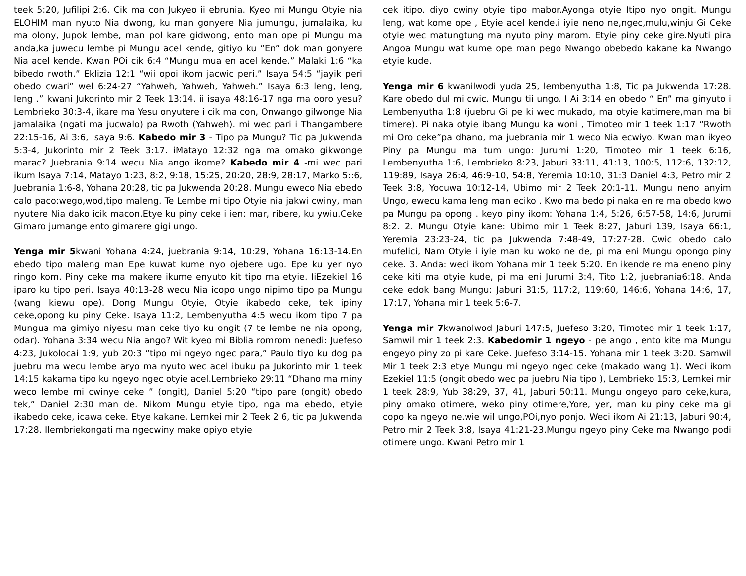teek 5:20, Jufilipi 2:6. Cik ma con Jukyeo ii ebrunia. Kyeo mi Mungu Otyie nia ELOHIM man nyuto Nia dwong, ku man gonyere Nia jumungu, jumalaika, ku ma olony, Jupok lembe, man pol kare gidwong, ento man ope pi Mungu ma anda,ka juwecu lembe pi Mungu acel kende, gitiyo ku “En” dok man gonyere Nia acel kende. Kwan POi cik 6:4 “Mungu mua en acel kende.” Malaki 1:6 “ka bibedo rwoth.” Eklizia 12:1 “wii opoi ikom jacwic peri.” Isaya 54:5 “jayik peri obedo cwari” wel 6:24-27 “Yahweh, Yahweh, Yahweh.” Isaya 6:3 leng, leng, leng .” kwani Jukorinto mir 2 Teek 13:14. ii isaya 48:16-17 nga ma ooro yesu? Lembrieko 30:3-4, ikare ma Yesu onyutere i cik ma con, Onwango gilwonge Nia jamalaika (ngati ma jucwalo) pa Rwoth (Yahweh). mi wec pari i Thangambere 22:15-16, Ai 3:6, Isaya 9:6. Kabedo mir 3 - Tipo pa Mungu? Tic pa Jukwenda 5:3-4, Jukorinto mir 2 Teek 3:17. iMatayo 12:32 nga ma omako gikwonge marac? Juebrania 9:14 wecu Nia ango ikome? Kabedo mir 4 -mi wec pari ikum Isaya 7:14, Matayo 1:23, 8:2, 9:18, 15:25, 20:20, 28:9, 28:17, Marko 5::6, Juebrania 1:6-8, Yohana 20:28, tic pa Jukwenda 20:28. Mungu eweco Nia ebedo calo paco:wego,wod,tipo maleng. Te Lembe mi tipo Otyie nia jakwi cwiny, man nyutere Nia dako icik macon.Etye ku piny ceke i ien: mar, ribere, ku ywiu.Ceke Gimaro jumange ento gimarere gigi ungo.
Yenga mir 5kwani Yohana 4:24, juebrania 9:14, 10:29, Yohana 16:13-14.En ebedo tipo maleng man Epe kuwat kume nyo ojebere ugo. Epe ku yer nyo ringo kom. Piny ceke ma makere ikume enyuto kit tipo ma etyie. IiEzekiel 16 iparo ku tipo peri. Isaya 40:13-28 wecu Nia icopo ungo nipimo tipo pa Mungu (wang kiewu ope). Dong Mungu Otyie, Otyie ikabedo ceke, tek ipiny ceke,opong ku piny Ceke. Isaya 11:2, Lembenyutha 4:5 wecu ikom tipo 7 pa Mungua ma gimiyo niyesu man ceke tiyo ku ongit (7 te lembe ne nia opong, odar). Yohana 3:34 wecu Nia ango? Wit kyeo mi Biblia romrom nenedi: Juefeso 4:23, Jukolocai 1:9, yub 20:3 “tipo mi ngeyo ngec para,” Paulo tiyo ku dog pa juebru ma wecu lembe aryo ma nyuto wec acel ibuku pa Jukorinto mir 1 teek 14:15 kakama tipo ku ngeyo ngec otyie acel.Lembrieko 29:11 “Dhano ma miny weco lembe mi cwinye ceke ” (ongit), Daniel 5:20 “tipo pare (ongit) obedo tek,” Daniel 2:30 man de. Nikom Mungu etyie tipo, nga ma ebedo, etyie ikabedo ceke, icawa ceke. Etye kakane, Lemkei mir 2 Teek 2:6, tic pa Jukwenda 17:28. Ilembriekongati ma ngecwiny make opiyo etyie
cek itipo. diyo cwiny otyie tipo mabor.Ayonga otyie Itipo nyo ongit. Mungu leng, wat kome ope , Etyie acel kende.i iyie neno ne,ngec,mulu,winju Gi Ceke otyie wec matungtung ma nyuto piny marom. Etyie piny ceke gire.Nyuti pira Angoa Mungu wat kume ope man pego Nwango obebedo kakane ka Nwango etyie kude.
Yenga mir 6 kwanilwodi yuda 25, lembenyutha 1:8, Tic pa Jukwenda 17:28. Kare obedo dul mi cwic. Mungu tii ungo. I Ai 3:14 en obedo “ En” ma ginyuto i Lembenyutha 1:8 (juebru Gi pe ki wec mukado, ma otyie katimere,man ma bi timere). Pi naka otyie ibang Mungu ka woni , Timoteo mir 1 teek 1:17 “Rwoth mi Oro ceke”pa dhano, ma juebrania mir 1 weco Nia ecwiyo. Kwan man ikyeo Piny pa Mungu ma tum ungo: Jurumi 1:20, Timoteo mir 1 teek 6:16, Lembenyutha 1:6, Lembrieko 8:23, Jaburi 33:11, 41:13, 100:5, 112:6, 132:12, 119:89, Isaya 26:4, 46:9-10, 54:8, Yeremia 10:10, 31:3 Daniel 4:3, Petro mir 2 Teek 3:8, Yocuwa 10:12-14, Ubimo mir 2 Teek 20:1-11. Mungu neno anyim Ungo, ewecu kama leng man eciko . Kwo ma bedo pi naka en re ma obedo kwo pa Mungu pa opong . keyo piny ikom: Yohana 1:4, 5:26, 6:57-58, 14:6, Jurumi 8:2. 2. Mungu Otyie kane: Ubimo mir 1 Teek 8:27, Jaburi 139, Isaya 66:1, Yeremia 23:23-24, tic pa Jukwenda 7:48-49, 17:27-28. Cwic obedo calo mufelici, Nam Otyie i iyie man ku woko ne de, pi ma eni Mungu opongo piny ceke. 3. Anda: weci ikom Yohana mir 1 teek 5:20. En ikende re ma eneno piny ceke kiti ma otyie kude, pi ma eni Jurumi 3:4, Tito 1:2, juebrania6:18. Anda ceke edok bang Mungu: Jaburi 31:5, 117:2, 119:60, 146:6, Yohana 14:6, 17, 17:17, Yohana mir 1 teek 5:6-7.
Yenga mir 7kwanolwod Jaburi 147:5, Juefeso 3:20, Timoteo mir 1 teek 1:17, Samwil mir 1 teek 2:3. Kabedomir 1 ngeyo - pe ango , ento kite ma Mungu engeyo piny zo pi kare Ceke. Juefeso 3:14-15. Yohana mir 1 teek 3:20. Samwil Mir 1 teek 2:3 etye Mungu mi ngeyo ngec ceke (makado wang 1). Weci ikom Ezekiel 11:5 (ongit obedo wec pa juebru Nia tipo ), Lembrieko 15:3, Lemkei mir 1 teek 28:9, Yub 38:29, 37, 41, Jaburi 50:11. Mungu ongeyo paro ceke,kura, piny omako otimere, weko piny otimere,Yore, yer, man ku piny ceke ma gi copo ka ngeyo ne.wie wil ungo,POi,nyo ponjo. Weci ikom Ai 21:13, Jaburi 90:4, Petro mir 2 Teek 3:8, Isaya 41:21-23.Mungu ngeyo piny Ceke ma Nwango podi otimere ungo. Kwani Petro mir 1